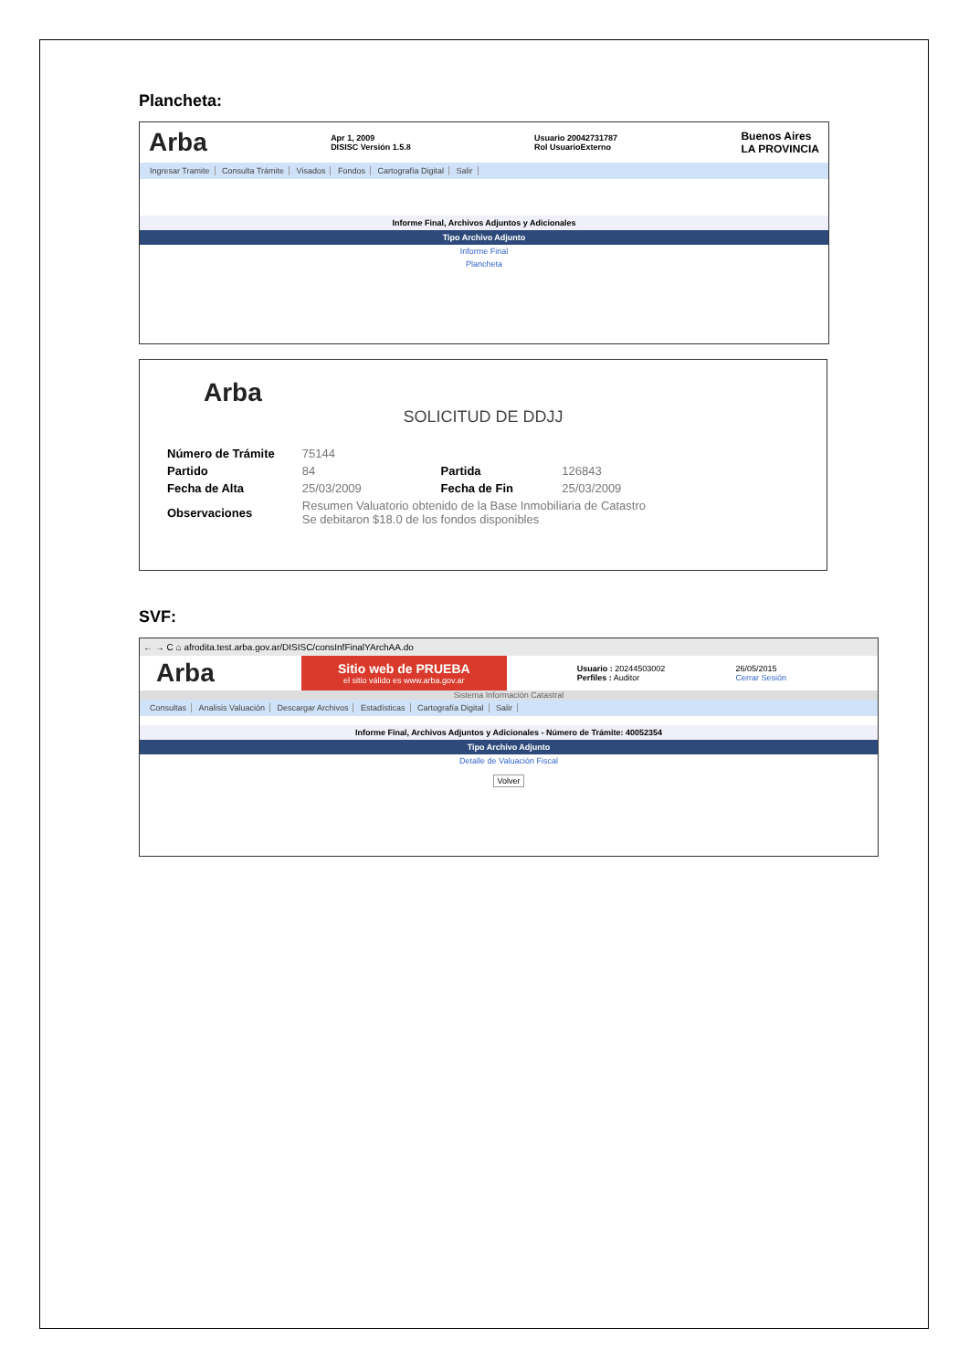Plancheta:
Arba Apr 1, 2009
DISISC Versión 1.5.8 Usuario 20042731787
Rol UsuarioExterno Buenos Aires
LA PROVINCIA
Ingresar Tramite Consulta Trámite Visados Fondos Cartografía Digital Salir
Informe Final, Archivos Adjuntos y Adicionales
Tipo Archivo Adjunto
Informe Final
Plancheta
Arba
SOLICITUD DE DDJJ
| Número de Trámite | 75144 | | |
| Partido | 84 | Partida | 126843 |
| Fecha de Alta | 25/03/2009 | Fecha de Fin | 25/03/2009 |
| Observaciones | Resumen Valuatorio obtenido de la Base Inmobiliaria de Catastro Se debitaron $18.0 de los fondos disponibles | | |
SVF:
← → C ⌂ afrodita.test.arba.gov.ar/DISISC/consInfFinalYArchAA.do
Arba
Sitio web de PRUEBA
el sitio válido es www.arba.gov.ar
Usuario : 20244503002
Perfiles : Auditor 26/05/2015
Cerrar Sesión
Sistema Información Catastral
Consultas Analisis Valuación Descargar Archivos Estadísticas Cartografía Digital Salir
Informe Final, Archivos Adjuntos y Adicionales - Número de Trámite: 40052354
Tipo Archivo Adjunto
Detalle de Valuación Fiscal
Volver